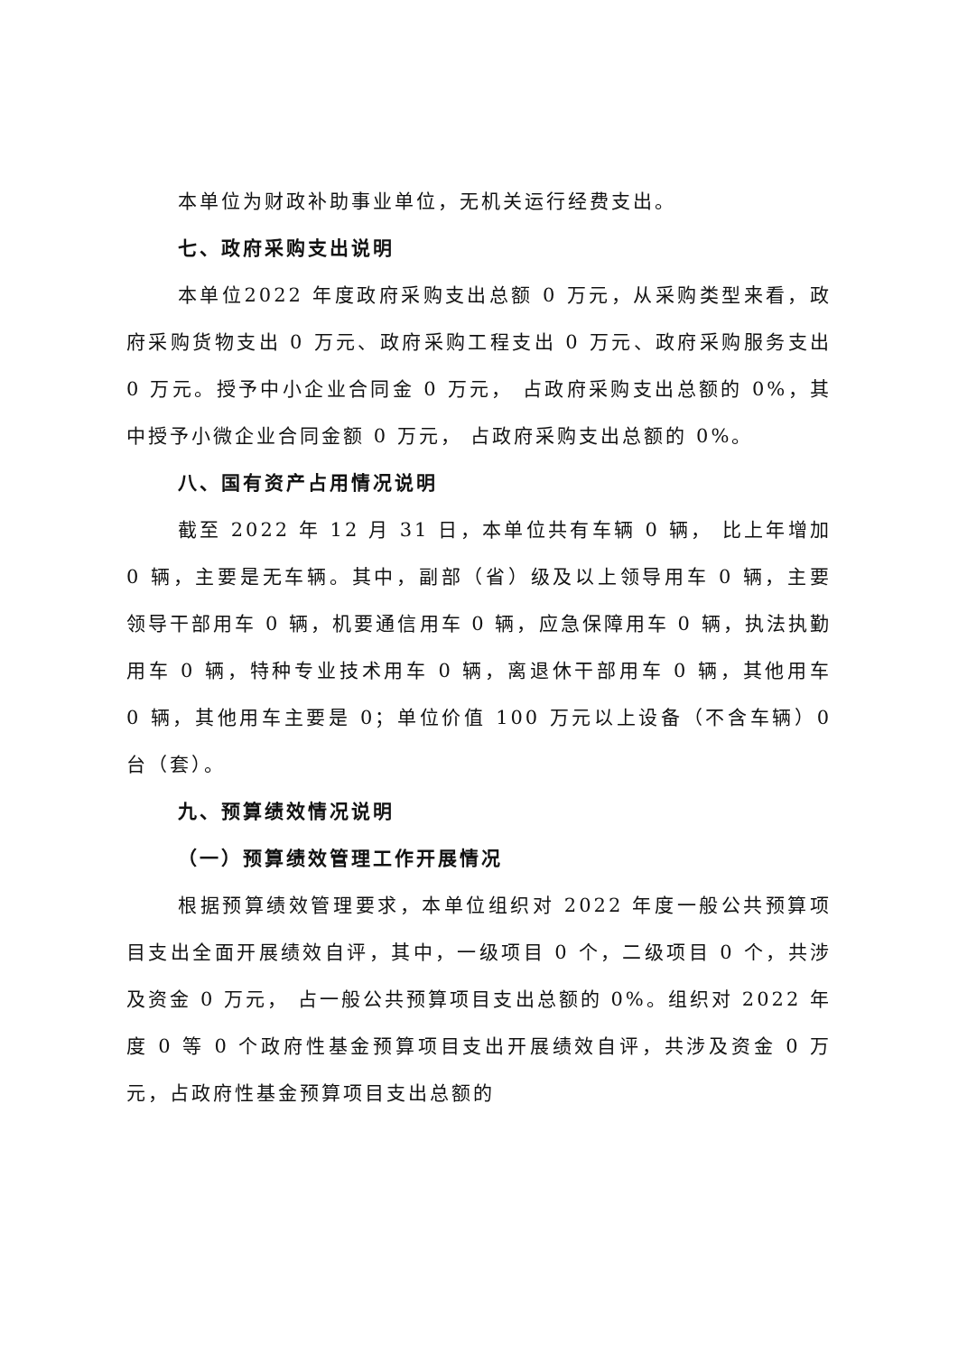本单位为财政补助事业单位，无机关运行经费支出。
七、政府采购支出说明
本单位2022 年度政府采购支出总额 0 万元，从采购类型来看，政府采购货物支出 0 万元、政府采购工程支出 0 万元、政府采购服务支出 0 万元。授予中小企业合同金 0 万元， 占政府采购支出总额的 0%，其中授予小微企业合同金额 0 万元， 占政府采购支出总额的 0%。
八、国有资产占用情况说明
截至 2022 年 12 月 31 日，本单位共有车辆 0 辆， 比上年增加 0 辆，主要是无车辆。其中，副部（省）级及以上领导用车 0 辆，主要领导干部用车 0 辆，机要通信用车 0 辆，应急保障用车 0 辆，执法执勤用车 0 辆，特种专业技术用车 0 辆，离退休干部用车 0 辆，其他用车 0 辆，其他用车主要是 0；单位价值 100 万元以上设备（不含车辆）0 台（套）。
九、预算绩效情况说明
（一）预算绩效管理工作开展情况
根据预算绩效管理要求，本单位组织对 2022 年度一般公共预算项目支出全面开展绩效自评，其中，一级项目 0 个，二级项目 0 个，共涉及资金 0 万元， 占一般公共预算项目支出总额的 0%。组织对 2022 年度 0 等 0 个政府性基金预算项目支出开展绩效自评，共涉及资金 0 万元，占政府性基金预算项目支出总额的